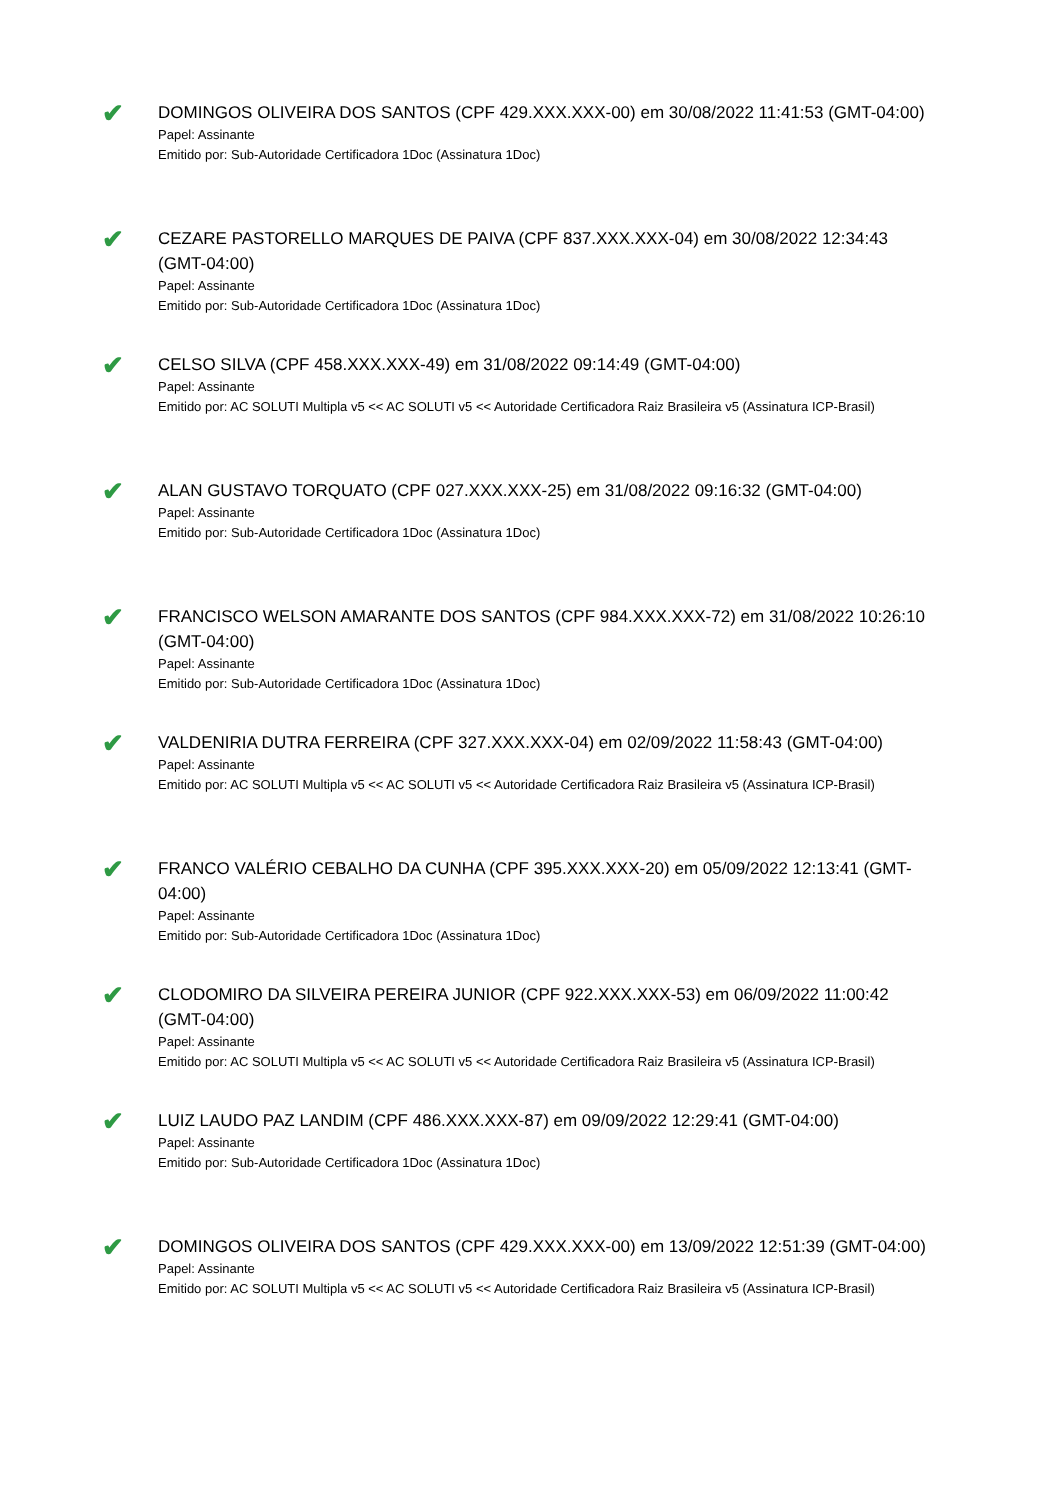✔
DOMINGOS OLIVEIRA DOS SANTOS (CPF 429.XXX.XXX-00) em 30/08/2022 11:41:53 (GMT-04:00)
Papel: Assinante
Emitido por: Sub-Autoridade Certificadora 1Doc (Assinatura 1Doc)
✔
CEZARE PASTORELLO MARQUES DE PAIVA (CPF 837.XXX.XXX-04) em 30/08/2022 12:34:43 (GMT-04:00)
Papel: Assinante
Emitido por: Sub-Autoridade Certificadora 1Doc (Assinatura 1Doc)
✔
CELSO SILVA (CPF 458.XXX.XXX-49) em 31/08/2022 09:14:49 (GMT-04:00)
Papel: Assinante
Emitido por: AC SOLUTI Multipla v5 << AC SOLUTI v5 << Autoridade Certificadora Raiz Brasileira v5 (Assinatura ICP-Brasil)
✔
ALAN GUSTAVO TORQUATO (CPF 027.XXX.XXX-25) em 31/08/2022 09:16:32 (GMT-04:00)
Papel: Assinante
Emitido por: Sub-Autoridade Certificadora 1Doc (Assinatura 1Doc)
✔
FRANCISCO WELSON AMARANTE DOS SANTOS (CPF 984.XXX.XXX-72) em 31/08/2022 10:26:10 (GMT-04:00)
Papel: Assinante
Emitido por: Sub-Autoridade Certificadora 1Doc (Assinatura 1Doc)
✔
VALDENIRIA DUTRA FERREIRA (CPF 327.XXX.XXX-04) em 02/09/2022 11:58:43 (GMT-04:00)
Papel: Assinante
Emitido por: AC SOLUTI Multipla v5 << AC SOLUTI v5 << Autoridade Certificadora Raiz Brasileira v5 (Assinatura ICP-Brasil)
✔
FRANCO VALÉRIO CEBALHO DA CUNHA (CPF 395.XXX.XXX-20) em 05/09/2022 12:13:41 (GMT-04:00)
Papel: Assinante
Emitido por: Sub-Autoridade Certificadora 1Doc (Assinatura 1Doc)
✔
CLODOMIRO DA SILVEIRA PEREIRA JUNIOR (CPF 922.XXX.XXX-53) em 06/09/2022 11:00:42 (GMT-04:00)
Papel: Assinante
Emitido por: AC SOLUTI Multipla v5 << AC SOLUTI v5 << Autoridade Certificadora Raiz Brasileira v5 (Assinatura ICP-Brasil)
✔
LUIZ LAUDO PAZ LANDIM (CPF 486.XXX.XXX-87) em 09/09/2022 12:29:41 (GMT-04:00)
Papel: Assinante
Emitido por: Sub-Autoridade Certificadora 1Doc (Assinatura 1Doc)
✔
DOMINGOS OLIVEIRA DOS SANTOS (CPF 429.XXX.XXX-00) em 13/09/2022 12:51:39 (GMT-04:00)
Papel: Assinante
Emitido por: AC SOLUTI Multipla v5 << AC SOLUTI v5 << Autoridade Certificadora Raiz Brasileira v5 (Assinatura ICP-Brasil)